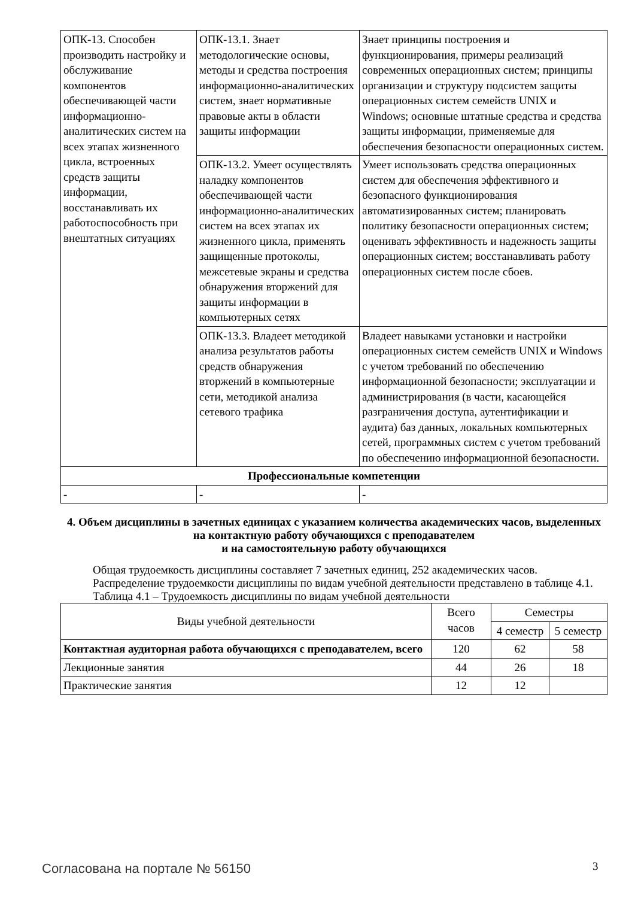| ОПК-13. Способен производить настройку и обслуживание компонентов обеспечивающей части информационно-аналитических систем на всех этапах жизненного цикла, встроенных средств защиты информации, восстанавливать их работоспособность при внештатных ситуациях | ОПК-13.1. Знает методологические основы, методы и средства построения информационно-аналитических систем, знает нормативные правовые акты в области защиты информации | Знает принципы построения и функционирования, примеры реализаций современных операционных систем; принципы организации и структуру подсистем защиты операционных систем семейств UNIX и Windows; основные штатные средства и средства защиты информации, применяемые для обеспечения безопасности операционных систем. |
| | ОПК-13.2. Умеет осуществлять наладку компонентов обеспечивающей части информационно-аналитических систем на всех этапах их жизненного цикла, применять защищенные протоколы, межсетевые экраны и средства обнаружения вторжений для защиты информации в компьютерных сетях | Умеет использовать средства операционных систем для обеспечения эффективного и безопасного функционирования автоматизированных систем; планировать политику безопасности операционных систем; оценивать эффективность и надежность защиты операционных систем; восстанавливать работу операционных систем после сбоев. |
| | ОПК-13.3. Владеет методикой анализа результатов работы средств обнаружения вторжений в компьютерные сети, методикой анализа сетевого трафика | Владеет навыками установки и настройки операционных систем семейств UNIX и Windows с учетом требований по обеспечению информационной безопасности; эксплуатации и администрирования (в части, касающейся разграничения доступа, аутентификации и аудита) баз данных, локальных компьютерных сетей, программных систем с учетом требований по обеспечению информационной безопасности. |
| Профессиональные компетенции | | |
| - | - | - |
4. Объем дисциплины в зачетных единицах с указанием количества академических часов, выделенных на контактную работу обучающихся с преподавателем
и на самостоятельную работу обучающихся
Общая трудоемкость дисциплины составляет 7 зачетных единиц, 252 академических часов.
Распределение трудоемкости дисциплины по видам учебной деятельности представлено в таблице 4.1.
Таблица 4.1 – Трудоемкость дисциплины по видам учебной деятельности
| Виды учебной деятельности | Всего часов | Семестры | |
| --- | --- | --- | --- |
| | | 4 семестр | 5 семестр |
| Контактная аудиторная работа обучающихся с преподавателем, всего | 120 | 62 | 58 |
| Лекционные занятия | 44 | 26 | 18 |
| Практические занятия | 12 | 12 | |
Согласована на портале № 56150 3